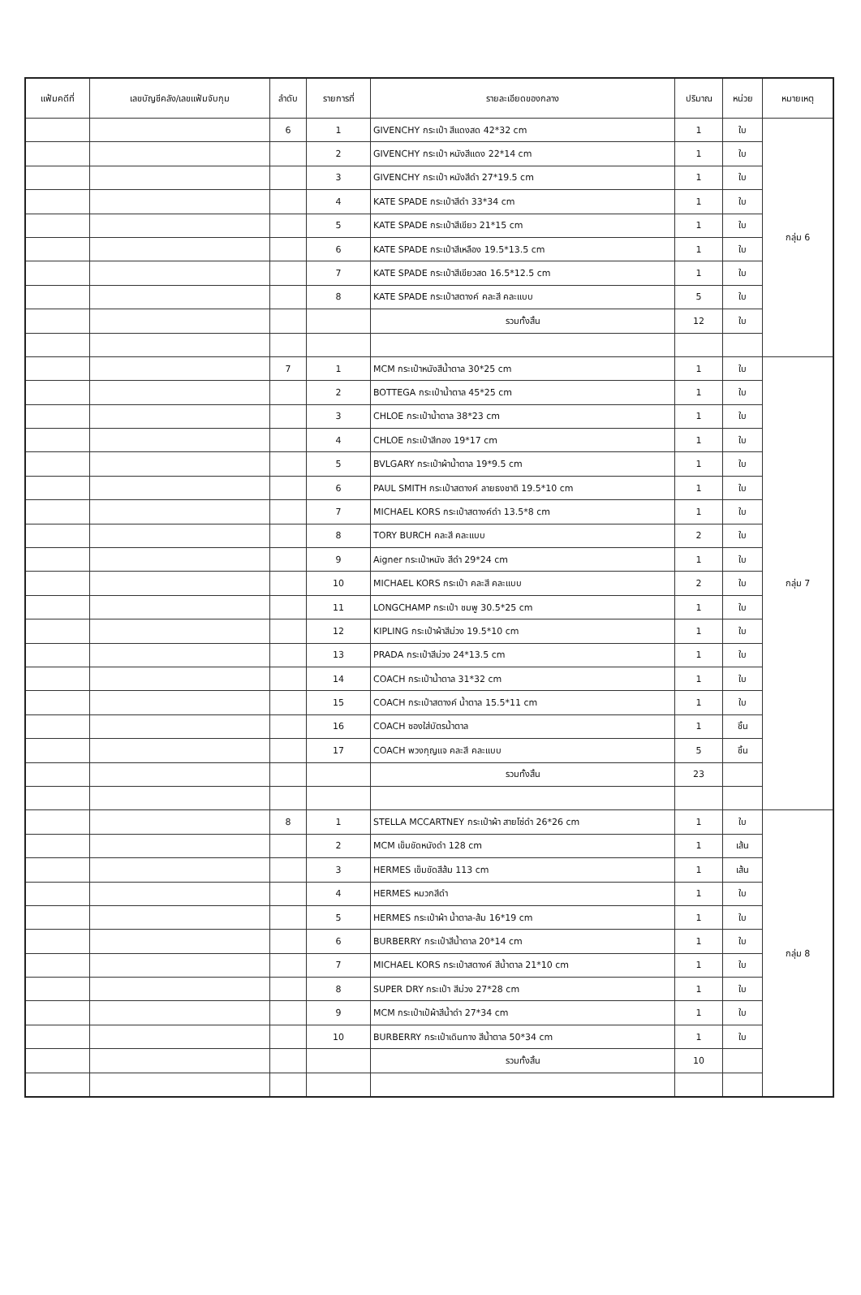| แฟ้มคดีที่ | เลขบัญชีคลัง/เลขแฟ้มจับกุม | ลำดับ | รายการที่ | รายละเอียดของกลาง | ปริมาณ | หน่วย | หมายเหตุ |
| --- | --- | --- | --- | --- | --- | --- | --- |
| | | 6 | 1 | GIVENCHY กระเป๋า สีแดงสด 42*32 cm | 1 | ใบ | กลุ่ม 6 |
| | | | 2 | GIVENCHY กระเป๋า หนังสีแดง 22*14 cm | 1 | ใบ | |
| | | | 3 | GIVENCHY กระเป๋า หนังสีดำ 27*19.5 cm | 1 | ใบ | |
| | | | 4 | KATE SPADE กระเป๋าสีดำ 33*34 cm | 1 | ใบ | |
| | | | 5 | KATE SPADE กระเป๋าสีเขียว 21*15 cm | 1 | ใบ | |
| | | | 6 | KATE SPADE กระเป๋าสีเหลือง 19.5*13.5 cm | 1 | ใบ | |
| | | | 7 | KATE SPADE กระเป๋าสีเขียวสด 16.5*12.5 cm | 1 | ใบ | |
| | | | 8 | KATE SPADE กระเป๋าสตางค์ คละสี คละแบบ | 5 | ใบ | |
| | | | | รวมทั้งสิ้น | 12 | ใบ | |
| | | 7 | 1 | MCM กระเป๋าหนังสีน้ำตาล 30*25 cm | 1 | ใบ | กลุ่ม 7 |
| | | | 2 | BOTTEGA กระเป๋าน้ำตาล 45*25 cm | 1 | ใบ | |
| | | | 3 | CHLOE กระเป๋าน้ำตาล 38*23 cm | 1 | ใบ | |
| | | | 4 | CHLOE กระเป๋าสีทอง 19*17 cm | 1 | ใบ | |
| | | | 5 | BVLGARY กระเป๋าผ้าน้ำตาล 19*9.5 cm | 1 | ใบ | |
| | | | 6 | PAUL SMITH กระเป๋าสตางค์ ลายธงชาติ 19.5*10 cm | 1 | ใบ | |
| | | | 7 | MICHAEL KORS กระเป๋าสตางค์ดำ 13.5*8 cm | 1 | ใบ | |
| | | | 8 | TORY BURCH คละสี คละแบบ | 2 | ใบ | |
| | | | 9 | Aigner กระเป๋าหนัง สีดำ 29*24 cm | 1 | ใบ | |
| | | | 10 | MICHAEL KORS กระเป๋า คละสี คละแบบ | 2 | ใบ | |
| | | | 11 | LONGCHAMP กระเป๋า ชมพู 30.5*25 cm | 1 | ใบ | |
| | | | 12 | KIPLING กระเป๋าผ้าสีม่วง 19.5*10 cm | 1 | ใบ | |
| | | | 13 | PRADA กระเป๋าสีม่วง 24*13.5 cm | 1 | ใบ | |
| | | | 14 | COACH กระเป๋าน้ำตาล 31*32 cm | 1 | ใบ | |
| | | | 15 | COACH กระเป๋าสตางค์ น้ำตาล 15.5*11 cm | 1 | ใบ | |
| | | | 16 | COACH ซองใส่บัตรน้ำตาล | 1 | ชิ้น | |
| | | | 17 | COACH พวงกุญแจ คละสี คละแบบ | 5 | ชิ้น | |
| | | | | รวมทั้งสิ้น | 23 | | |
| | | 8 | 1 | STELLA MCCARTNEY กระเป๋าผ้า สายโซ่ดำ 26*26 cm | 1 | ใบ | กลุ่ม 8 |
| | | | 2 | MCM เข็มขัดหนังดำ 128 cm | 1 | เส้น | |
| | | | 3 | HERMES เข็มขัดสีส้ม 113 cm | 1 | เส้น | |
| | | | 4 | HERMES หมวกสีดำ | 1 | ใบ | |
| | | | 5 | HERMES กระเป๋าผ้า น้ำตาล-ส้ม 16*19 cm | 1 | ใบ | |
| | | | 6 | BURBERRY กระเป๋าสีน้ำตาล 20*14 cm | 1 | ใบ | |
| | | | 7 | MICHAEL KORS กระเป๋าสตางค์ สีน้ำตาล 21*10 cm | 1 | ใบ | |
| | | | 8 | SUPER DRY กระเป๋า สีม่วง 27*28 cm | 1 | ใบ | |
| | | | 9 | MCM กระเป๋าเป้ผ้าสีน้ำดำ 27*34 cm | 1 | ใบ | |
| | | | 10 | BURBERRY กระเป๋าเดินทาง สีน้ำตาล 50*34 cm | 1 | ใบ | |
| | | | | รวมทั้งสิ้น | 10 | | |